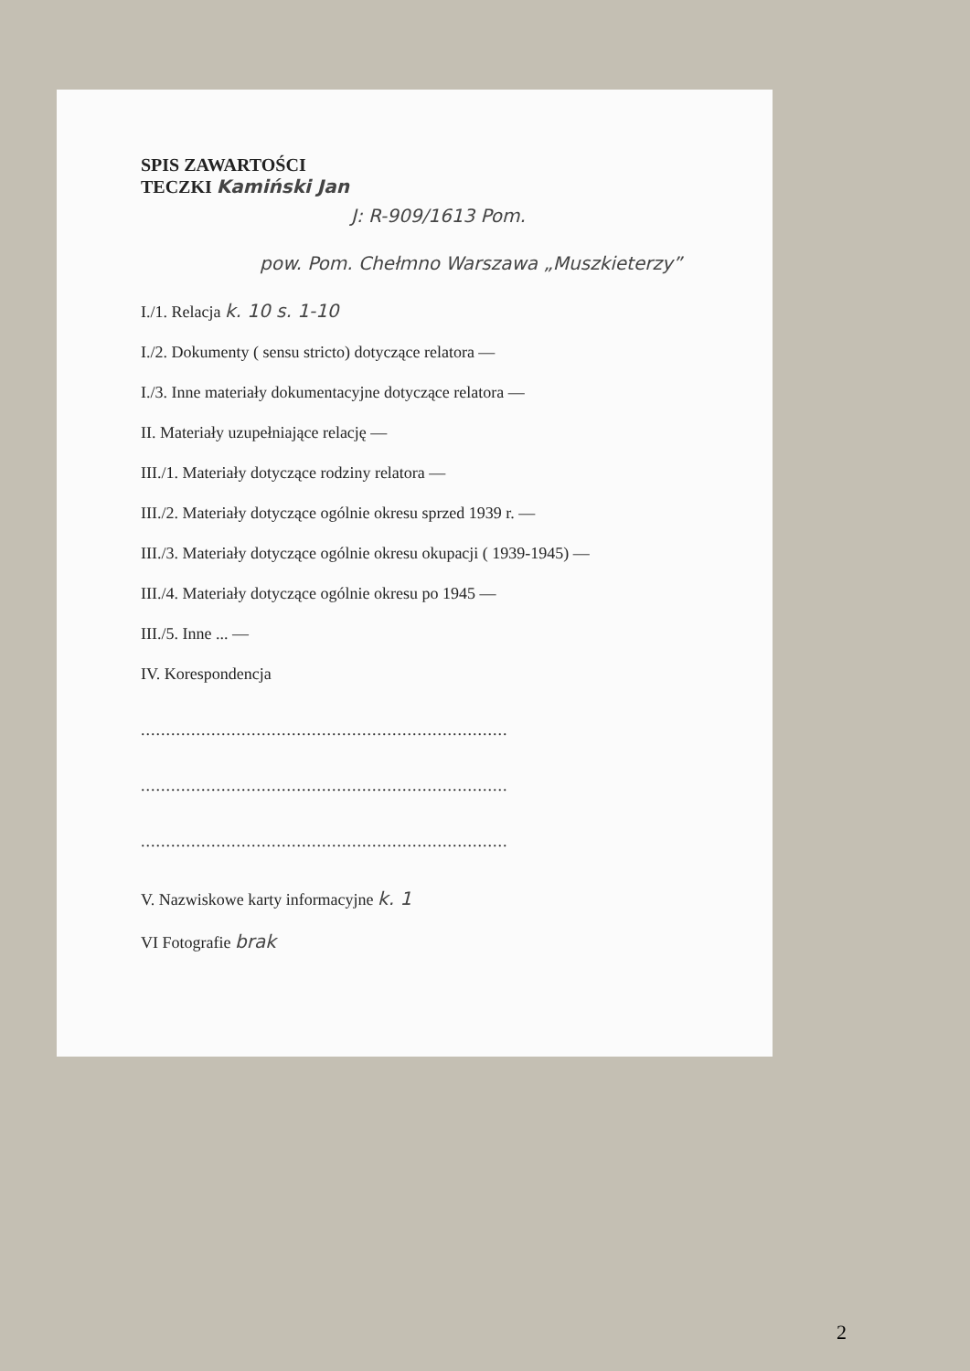SPIS ZAWARTOŚCI
TECZKI Kamiński Jan
J: R-909/1613 Pom.
pow. Pom. Chełmno Warszawa „Muszkieterzy”
I./1. Relacja k. 10 s. 1-10
I./2. Dokumenty ( sensu stricto) dotyczące relatora —
I./3. Inne materiały dokumentacyjne dotyczące relatora —
II. Materiały uzupełniające relację —
III./1. Materiały dotyczące rodziny relatora —
III./2. Materiały dotyczące ogólnie okresu sprzed 1939 r. —
III./3. Materiały dotyczące ogólnie okresu okupacji ( 1939-1945) —
III./4. Materiały dotyczące ogólnie okresu po 1945 —
III./5. Inne ... —
IV. Korespondencja
.........................................................................
.........................................................................
.........................................................................
V. Nazwiskowe karty informacyjne k. 1
VI Fotografie brak
2